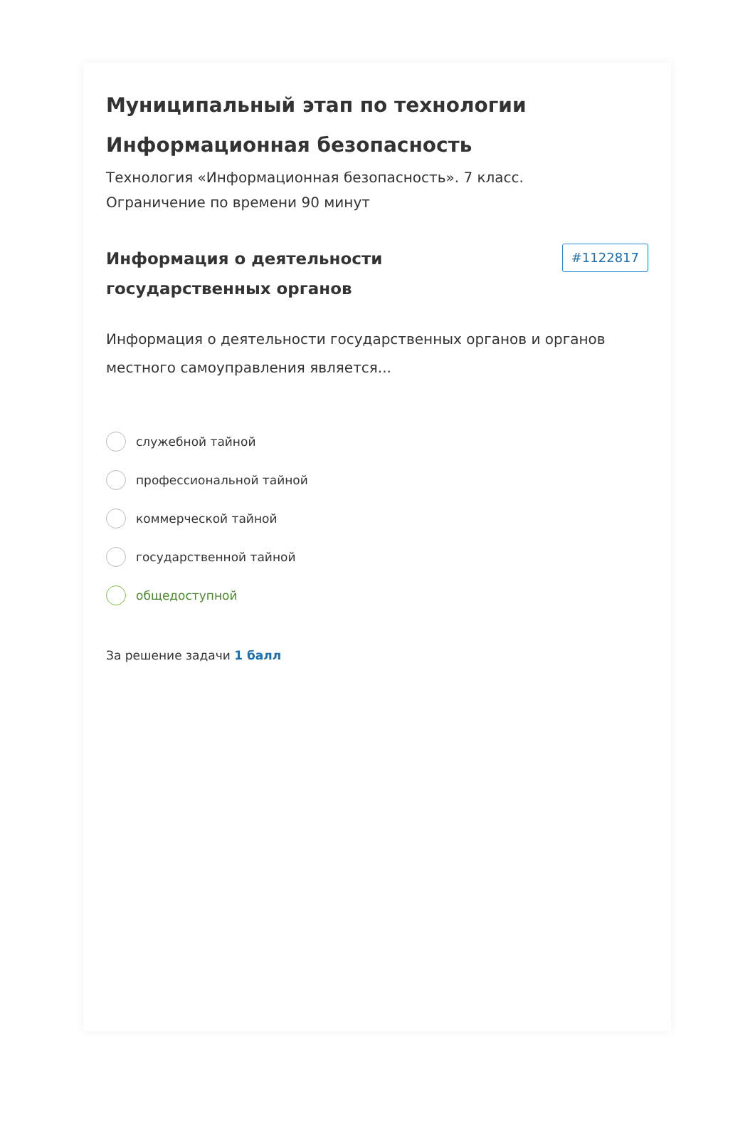Муниципальный этап по технологии Информационная безопасность
Технология «Информационная безопасность». 7 класс.
Ограничение по времени 90 минут
Информация о деятельности
государственных органов
#1122817
Информация о деятельности государственных органов и органов местного самоуправления является...
служебной тайной
профессиональной тайной
коммерческой тайной
государственной тайной
общедоступной
За решение задачи 1 балл